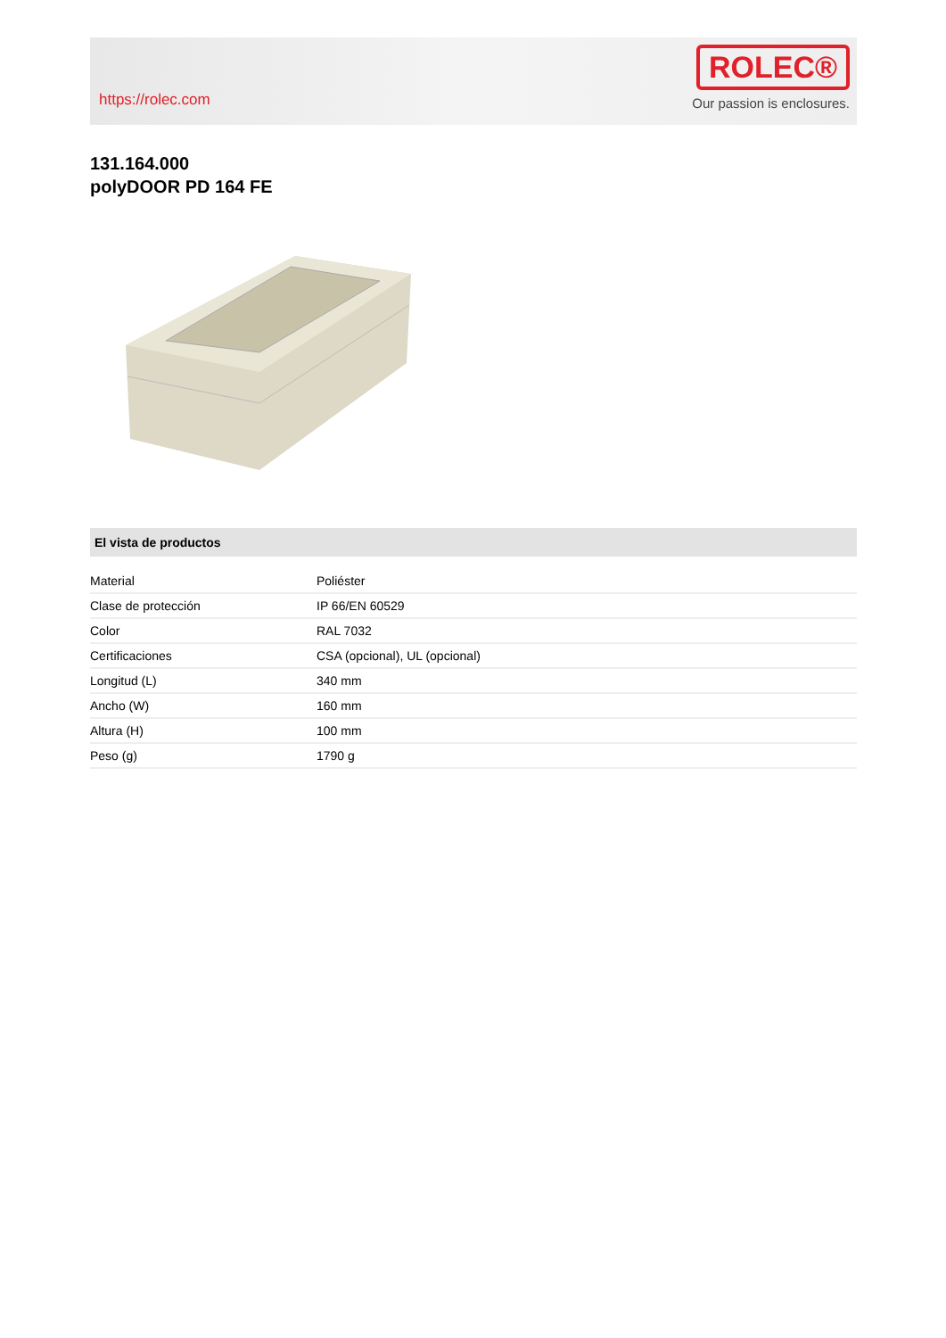https://rolec.com
ROLEC®
Our passion is enclosures.
131.164.000
polyDOOR PD 164 FE
El vista de productos
| Material | Poliéster |
| Clase de protección | IP 66/EN 60529 |
| Color | RAL 7032 |
| Certificaciones | CSA (opcional), UL (opcional) |
| Longitud (L) | 340 mm |
| Ancho (W) | 160 mm |
| Altura (H) | 100 mm |
| Peso (g) | 1790 g |